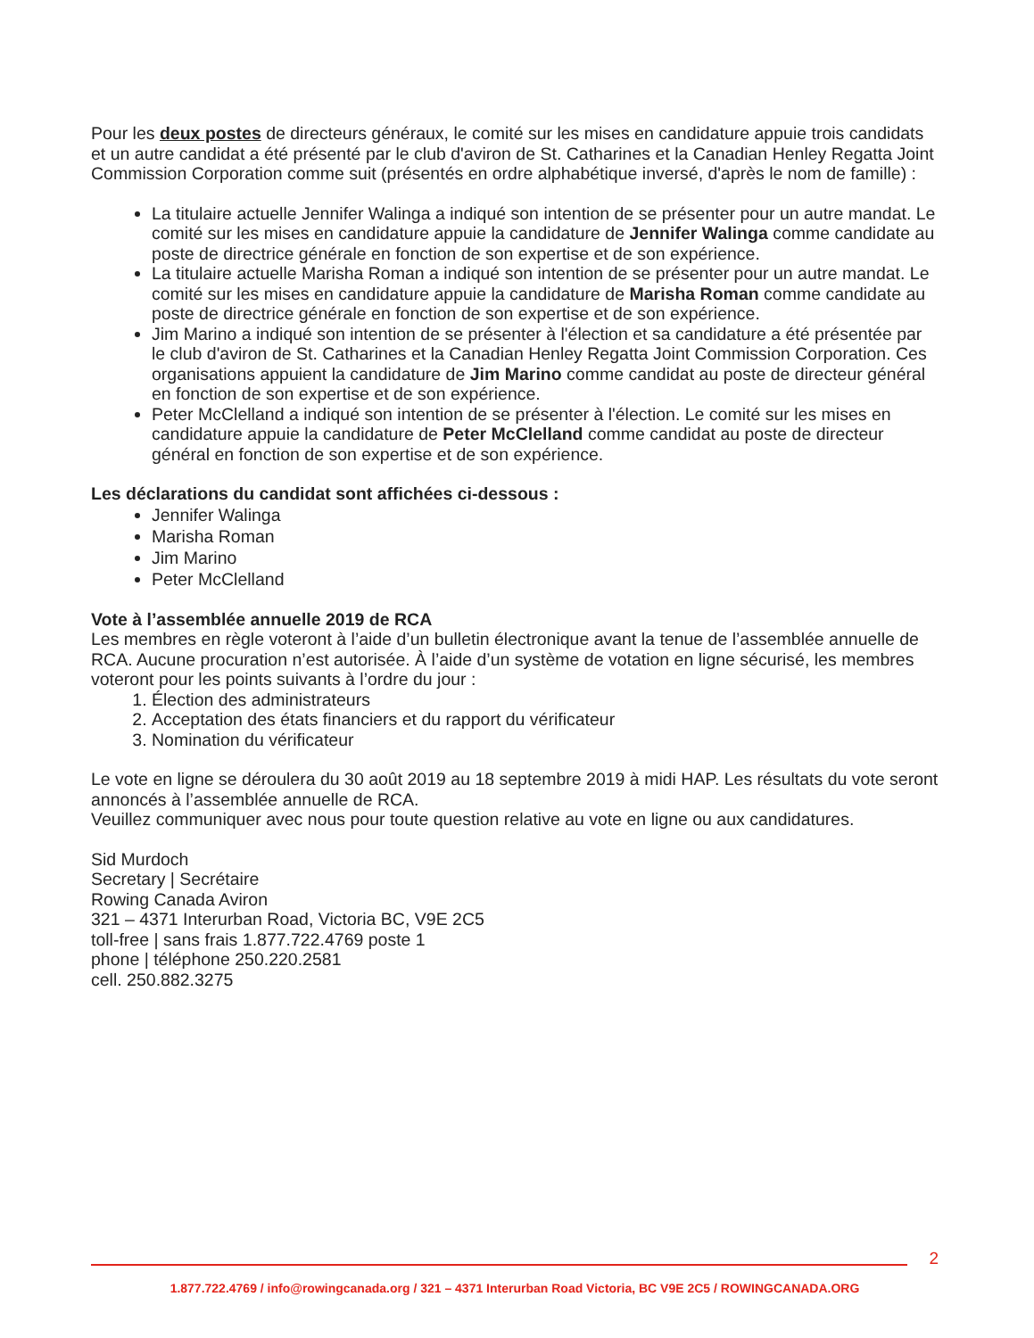Pour les deux postes de directeurs généraux, le comité sur les mises en candidature appuie trois candidats et un autre candidat a été présenté par le club d'aviron de St. Catharines et la Canadian Henley Regatta Joint Commission Corporation comme suit (présentés en ordre alphabétique inversé, d'après le nom de famille) :
La titulaire actuelle Jennifer Walinga a indiqué son intention de se présenter pour un autre mandat. Le comité sur les mises en candidature appuie la candidature de Jennifer Walinga comme candidate au poste de directrice générale en fonction de son expertise et de son expérience.
La titulaire actuelle Marisha Roman a indiqué son intention de se présenter pour un autre mandat. Le comité sur les mises en candidature appuie la candidature de Marisha Roman comme candidate au poste de directrice générale en fonction de son expertise et de son expérience.
Jim Marino a indiqué son intention de se présenter à l'élection et sa candidature a été présentée par le club d'aviron de St. Catharines et la Canadian Henley Regatta Joint Commission Corporation. Ces organisations appuient la candidature de Jim Marino comme candidat au poste de directeur général en fonction de son expertise et de son expérience.
Peter McClelland a indiqué son intention de se présenter à l'élection. Le comité sur les mises en candidature appuie la candidature de Peter McClelland comme candidat au poste de directeur général en fonction de son expertise et de son expérience.
Les déclarations du candidat sont affichées ci-dessous :
Jennifer Walinga
Marisha Roman
Jim Marino
Peter McClelland
Vote à l’assemblée annuelle 2019 de RCA
Les membres en règle voteront à l’aide d’un bulletin électronique avant la tenue de l’assemblée annuelle de RCA. Aucune procuration n’est autorisée. À l’aide d’un système de votation en ligne sécurisé, les membres voteront pour les points suivants à l’ordre du jour :
1. Élection des administrateurs
2. Acceptation des états financiers et du rapport du vérificateur
3. Nomination du vérificateur
Le vote en ligne se déroulera du 30 août 2019 au 18 septembre 2019 à midi HAP. Les résultats du vote seront annoncés à l’assemblée annuelle de RCA.
Veuillez communiquer avec nous pour toute question relative au vote en ligne ou aux candidatures.
Sid Murdoch
Secretary | Secrétaire
Rowing Canada Aviron
321 – 4371 Interurban Road, Victoria BC, V9E 2C5
toll-free | sans frais 1.877.722.4769 poste 1
phone | téléphone 250.220.2581
cell. 250.882.3275
2
1.877.722.4769 / info@rowingcanada.org / 321 – 4371 Interurban Road Victoria, BC V9E 2C5 / ROWINGCANADA.ORG